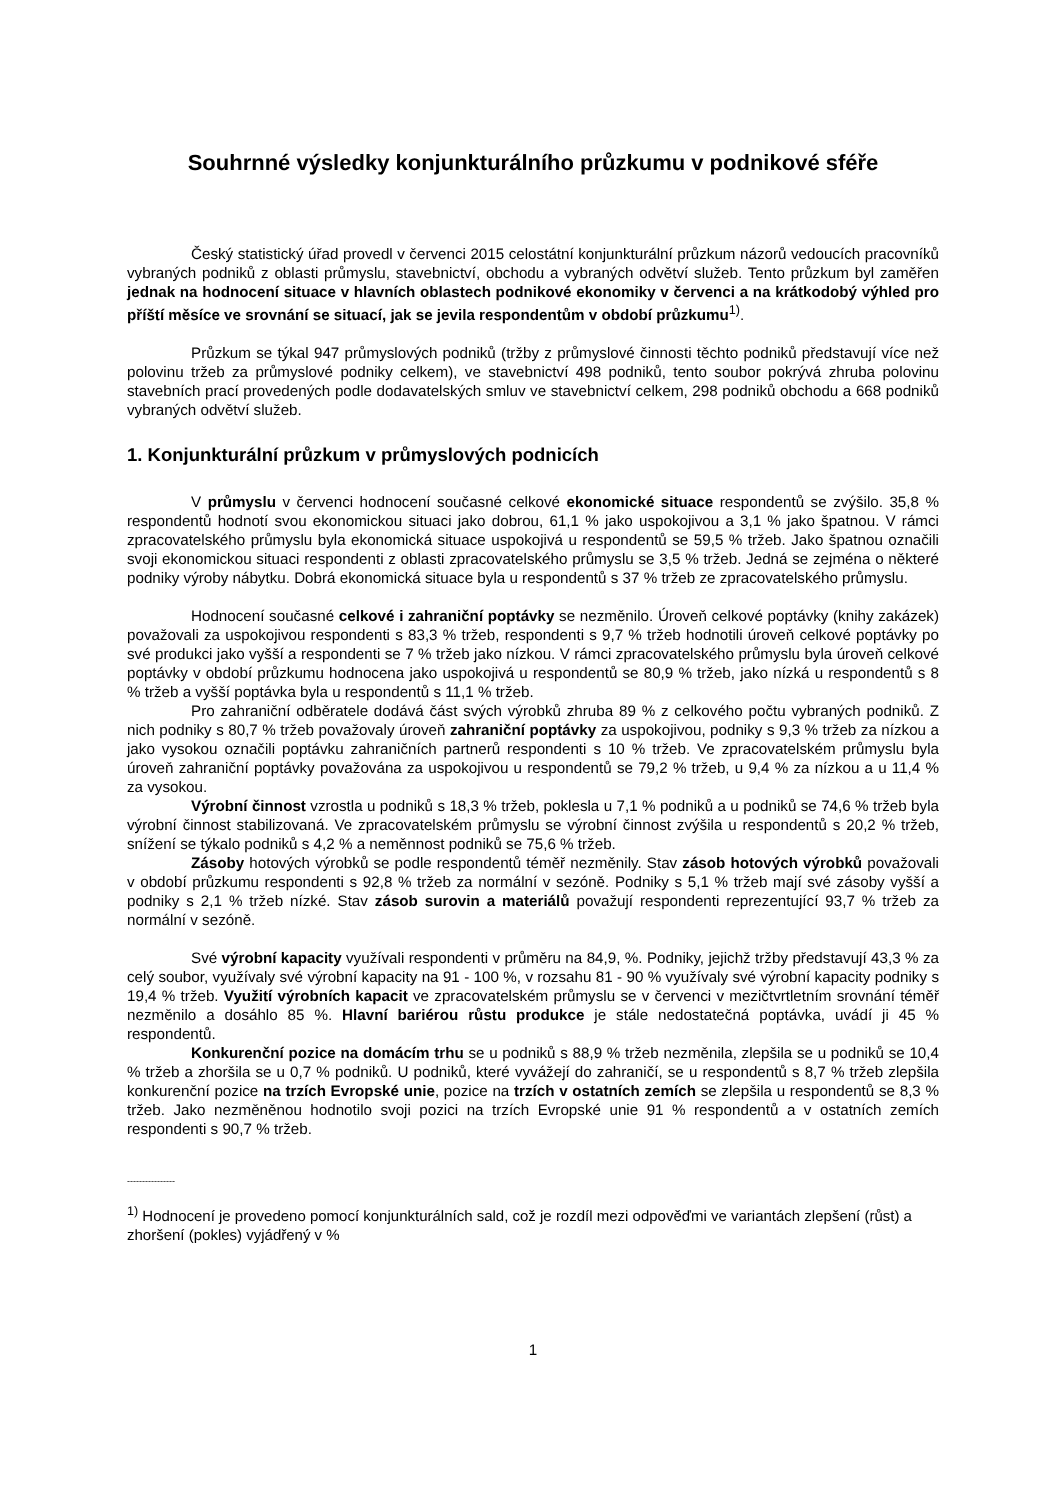Souhrnné výsledky konjunkturálního průzkumu v podnikové sféře
Český statistický úřad provedl v červenci 2015 celostátní konjunkturální průzkum názorů vedoucích pracovníků vybraných podniků z oblasti průmyslu, stavebnictví, obchodu a vybraných odvětví služeb. Tento průzkum byl zaměřen jednak na hodnocení situace v hlavních oblastech podnikové ekonomiky v červenci a na krátkodobý výhled pro příští měsíce ve srovnání se situací, jak se jevila respondentům v období průzkumu<sup>1)</sup>.
Průzkum se týkal 947 průmyslových podniků (tržby z průmyslové činnosti těchto podniků představují více než polovinu tržeb za průmyslové podniky celkem), ve stavebnictví 498 podniků, tento soubor pokrývá zhruba polovinu stavebních prací provedených podle dodavatelských smluv ve stavebnictví celkem, 298 podniků obchodu a 668 podniků vybraných odvětví služeb.
1. Konjunkturální průzkum v průmyslových podnicích
V průmyslu v červenci hodnocení současné celkové ekonomické situace respondentů se zvýšilo. 35,8 % respondentů hodnotí svou ekonomickou situaci jako dobrou, 61,1 % jako uspokojivou a 3,1 % jako špatnou. V rámci zpracovatelského průmyslu byla ekonomická situace uspokojivá u respondentů se 59,5 % tržeb. Jako špatnou označili svoji ekonomickou situaci respondenti z oblasti zpracovatelského průmyslu se 3,5 % tržeb. Jedná se zejména o některé podniky výroby nábytku. Dobrá ekonomická situace byla u respondentů s 37 % tržeb ze zpracovatelského průmyslu.
Hodnocení současné celkové i zahraniční poptávky se nezměnilo. Úroveň celkové poptávky (knihy zakázek) považovali za uspokojivou respondenti s 83,3 % tržeb, respondenti s 9,7 % tržeb hodnotili úroveň celkové poptávky po své produkci jako vyšší a respondenti se 7 % tržeb jako nízkou. V rámci zpracovatelského průmyslu byla úroveň celkové poptávky v období průzkumu hodnocena jako uspokojivá u respondentů se 80,9 % tržeb, jako nízká u respondentů s 8 % tržeb a vyšší poptávka byla u respondentů s 11,1 % tržeb.
Pro zahraniční odběratele dodává část svých výrobků zhruba 89 % z celkového počtu vybraných podniků. Z nich podniky s 80,7 % tržeb považovaly úroveň zahraniční poptávky za uspokojivou, podniky s 9,3 % tržeb za nízkou a jako vysokou označili poptávku zahraničních partnerů respondenti s 10 % tržeb. Ve zpracovatelském průmyslu byla úroveň zahraniční poptávky považována za uspokojivou u respondentů se 79,2 % tržeb, u 9,4 % za nízkou a u 11,4 % za vysokou.
Výrobní činnost vzrostla u podniků s 18,3 % tržeb, poklesla u 7,1 % podniků a u podniků se 74,6 % tržeb byla výrobní činnost stabilizovaná. Ve zpracovatelském průmyslu se výrobní činnost zvýšila u respondentů s 20,2 % tržeb, snížení se týkalo podniků s 4,2 % a neměnnost podniků se 75,6 % tržeb.
Zásoby hotových výrobků se podle respondentů téměř nezměnily. Stav zásob hotových výrobků považovali v období průzkumu respondenti s 92,8 % tržeb za normální v sezóně. Podniky s 5,1 % tržeb mají své zásoby vyšší a podniky s 2,1 % tržeb nízké. Stav zásob surovin a materiálů považují respondenti reprezentující 93,7 % tržeb za normální v sezóně.
Své výrobní kapacity využívali respondenti v průměru na 84,9, %. Podniky, jejichž tržby představují 43,3 % za celý soubor, využívaly své výrobní kapacity na 91 - 100 %, v rozsahu 81 - 90 % využívaly své výrobní kapacity podniky s 19,4 % tržeb. Využití výrobních kapacit ve zpracovatelském průmyslu se v červenci v mezičtvrtletním srovnání téměř nezměnilo a dosáhlo 85 %. Hlavní bariérou růstu produkce je stále nedostatečná poptávka, uvádí ji 45 % respondentů.
Konkurenční pozice na domácím trhu se u podniků s 88,9 % tržeb nezměnila, zlepšila se u podniků se 10,4 % tržeb a zhoršila se u 0,7 % podniků. U podniků, které vyvážejí do zahraničí, se u respondentů s 8,7 % tržeb zlepšila konkurenční pozice na trzích Evropské unie, pozice na trzích v ostatních zemích se zlepšila u respondentů se 8,3 % tržeb. Jako nezměněnou hodnotilo svoji pozici na trzích Evropské unie 91 % respondentů a v ostatních zemích respondenti s 90,7 % tržeb.
----------------
<sup>1)</sup> Hodnocení je provedeno pomocí konjunkturálních sald, což je rozdíl mezi odpověďmi ve variantách zlepšení (růst) a zhoršení (pokles) vyjádřený v %
1